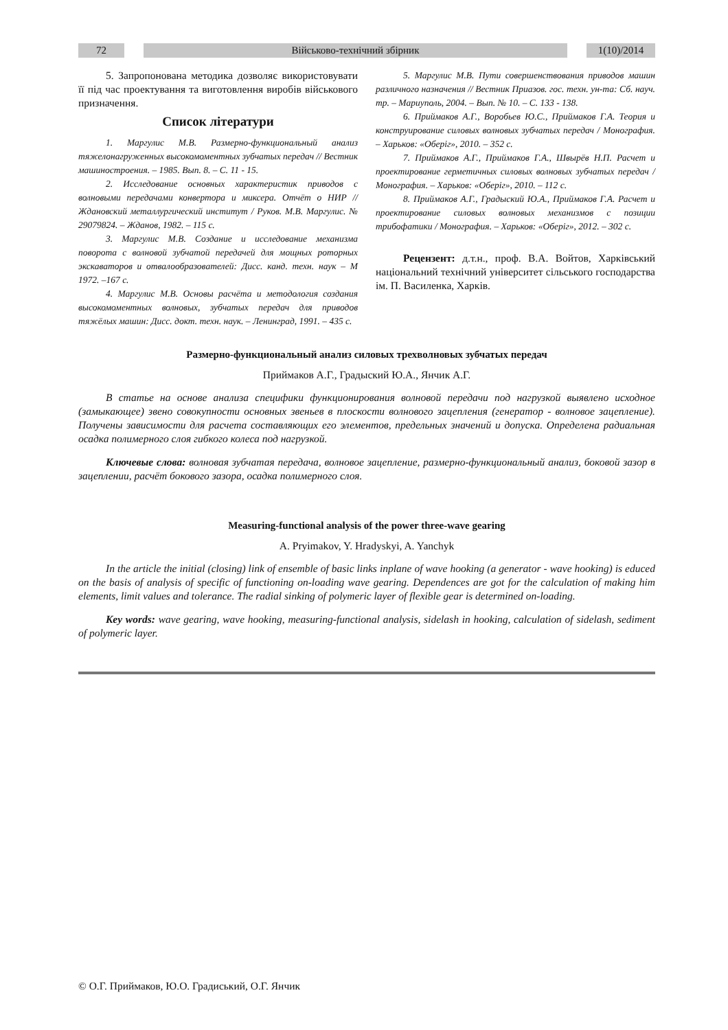72 Військово-технічний збірник 1(10)/2014
5. Запропонована методика дозволяє використовувати її під час проектування та виготовлення виробів військового призначення.
Список літератури
1. Маргулис М.В. Размерно-функциональный анализ тяжелонагруженных высокомоментных зубчатых передач // Вестник машиностроения. – 1985. Вып. 8. – С. 11 - 15.
2. Исследование основных характеристик приводов с волновыми передачами конвертора и миксера. Отчёт о НИР // Ждановский металлургический институт / Руков. М.В. Маргулис. № 29079824. – Жданов, 1982. – 115 с.
3. Маргулис М.В. Создание и исследование механизма поворота с волновой зубчатой передачей для мощных роторных экскаваторов и отвалообразователей: Дисс. канд. техн. наук – М 1972. –167 с.
4. Маргулис М.В. Основы расчёта и методология создания высокомоментных волновых, зубчатых передач для приводов тяжёлых машин: Дисс. докт. техн. наук. – Ленинград, 1991. – 435 с.
5. Маргулис М.В. Пути совершенствования приводов машин различного назначения // Вестник Приазов. гос. техн. ун-та: Сб. науч. тр. – Мариуполь, 2004. – Вып. № 10. – С. 133 - 138.
6. Приймаков А.Г., Воробьев Ю.С., Приймаков Г.А. Теория и конструирование силовых волновых зубчатых передач / Монография. – Харьков: «Оберіг», 2010. – 352 с.
7. Приймаков А.Г., Приймаков Г.А., Швырёв Н.П. Расчет и проектирование герметичных силовых волновых зубчатых передач / Монография. – Харьков: «Оберіг», 2010. – 112 с.
8. Приймаков А.Г., Градыский Ю.А., Приймаков Г.А. Расчет и проектирование силовых волновых механизмов с позиции трибофатики / Монография. – Харьков: «Оберіг», 2012. – 302 с.
Рецензент: д.т.н., проф. В.А. Войтов, Харківський національний технічний університет сільського господарства ім. П. Василенка, Харків.
Размерно-функциональный анализ силовых трехволновых зубчатых передач
Приймаков А.Г., Градыский Ю.А., Янчик А.Г.
В статье на основе анализа специфики функционирования волновой передачи под нагрузкой выявлено исходное (замыкающее) звено совокупности основных звеньев в плоскости волнового зацепления (генератор - волновое зацепление). Получены зависимости для расчета составляющих его элементов, предельных значений и допуска. Определена радиальная осадка полимерного слоя гибкого колеса под нагрузкой.
Ключевые слова: волновая зубчатая передача, волновое зацепление, размерно-функциональный анализ, боковой зазор в зацеплении, расчёт бокового зазора, осадка полимерного слоя.
Measuring-functional analysis of the power three-wave gearing
A. Pryimakov, Y. Hradyskyi, A. Yanchyk
In the article the initial (closing) link of ensemble of basic links inplane of wave hooking (a generator - wave hooking) is educed on the basis of analysis of specific of functioning on-loading wave gearing. Dependences are got for the calculation of making him elements, limit values and tolerance. The radial sinking of polymeric layer of flexible gear is determined on-loading.
Key words: wave gearing, wave hooking, measuring-functional analysis, sidelash in hooking, calculation of sidelash, sediment of polymeric layer.
© О.Г. Приймаков, Ю.О. Градиський, О.Г. Янчик